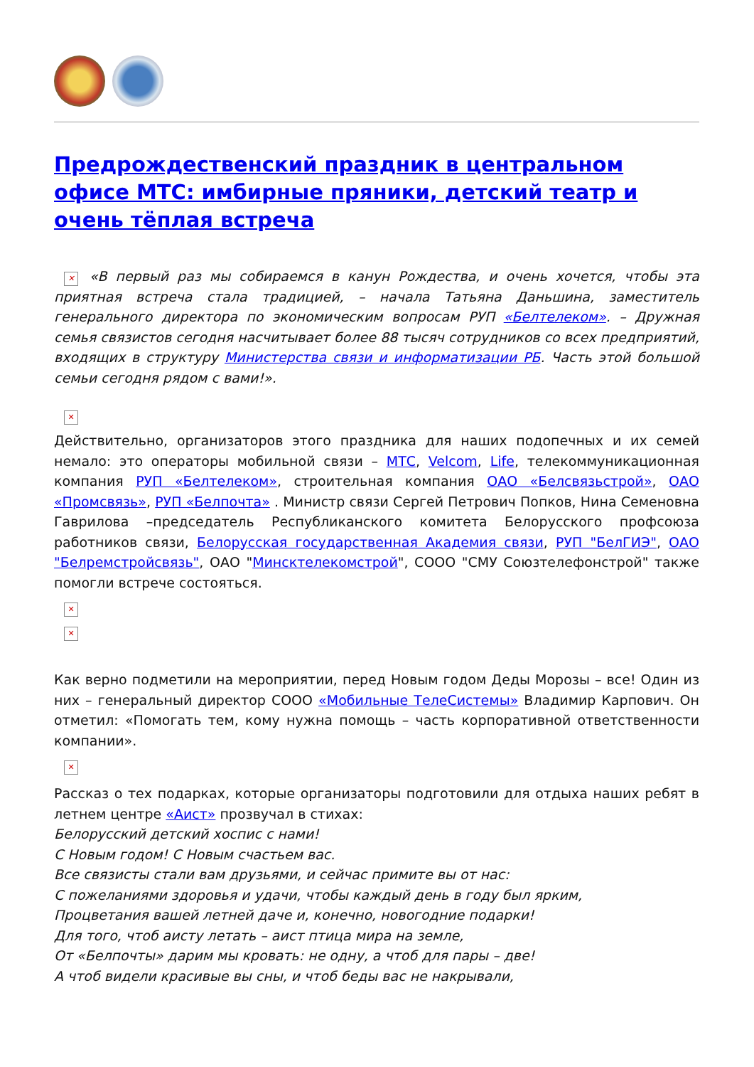Предрождественский праздник в центральном офисе МТС: имбирные пряники, детский театр и очень тёплая встреча
✕ «В первый раз мы собираемся в канун Рождества, и очень хочется, чтобы эта приятная встреча стала традицией, – начала Татьяна Даньшина, заместитель генерального директора по экономическим вопросам РУП «Белтелеком». – Дружная семья связистов сегодня насчитывает более 88 тысяч сотрудников со всех предприятий, входящих в структуру Министерства связи и информатизации РБ. Часть этой большой семьи сегодня рядом с вами!».
✕
Действительно, организаторов этого праздника для наших подопечных и их семей немало: это операторы мобильной связи – МТС, Velcom, Life, телекоммуникационная компания РУП «Белтелеком», строительная компания ОАО «Белсвязьстрой», ОАО «Промсвязь», РУП «Белпочта» . Министр связи Сергей Петрович Попков, Нина Семеновна Гаврилова –председатель Республиканского комитета Белорусского профсоюза работников связи, Белорусская государственная Академия связи, РУП "БелГИЭ", ОАО "Белремстройсвязь", ОАО "Минсктелекомстрой", СООО "СМУ Союзтелефонстрой" также помогли встрече состояться.
✕
✕
Как верно подметили на мероприятии, перед Новым годом Деды Морозы – все! Один из них – генеральный директор СООО «Мобильные ТелеСистемы» Владимир Карпович. Он отметил: «Помогать тем, кому нужна помощь – часть корпоративной ответственности компании».
✕
Рассказ о тех подарках, которые организаторы подготовили для отдыха наших ребят в летнем центре «Аист» прозвучал в стихах:
Белорусский детский хоспис с нами!
С Новым годом! С Новым счастьем вас.
Все связисты стали вам друзьями, и сейчас примите вы от нас:
С пожеланиями здоровья и удачи, чтобы каждый день в году был ярким,
Процветания вашей летней даче и, конечно, новогодние подарки!
Для того, чтоб аисту летать – аист птица мира на земле,
От «Белпочты» дарим мы кровать: не одну, а чтоб для пары – две!
А чтоб видели красивые вы сны, и чтоб беды вас не накрывали,